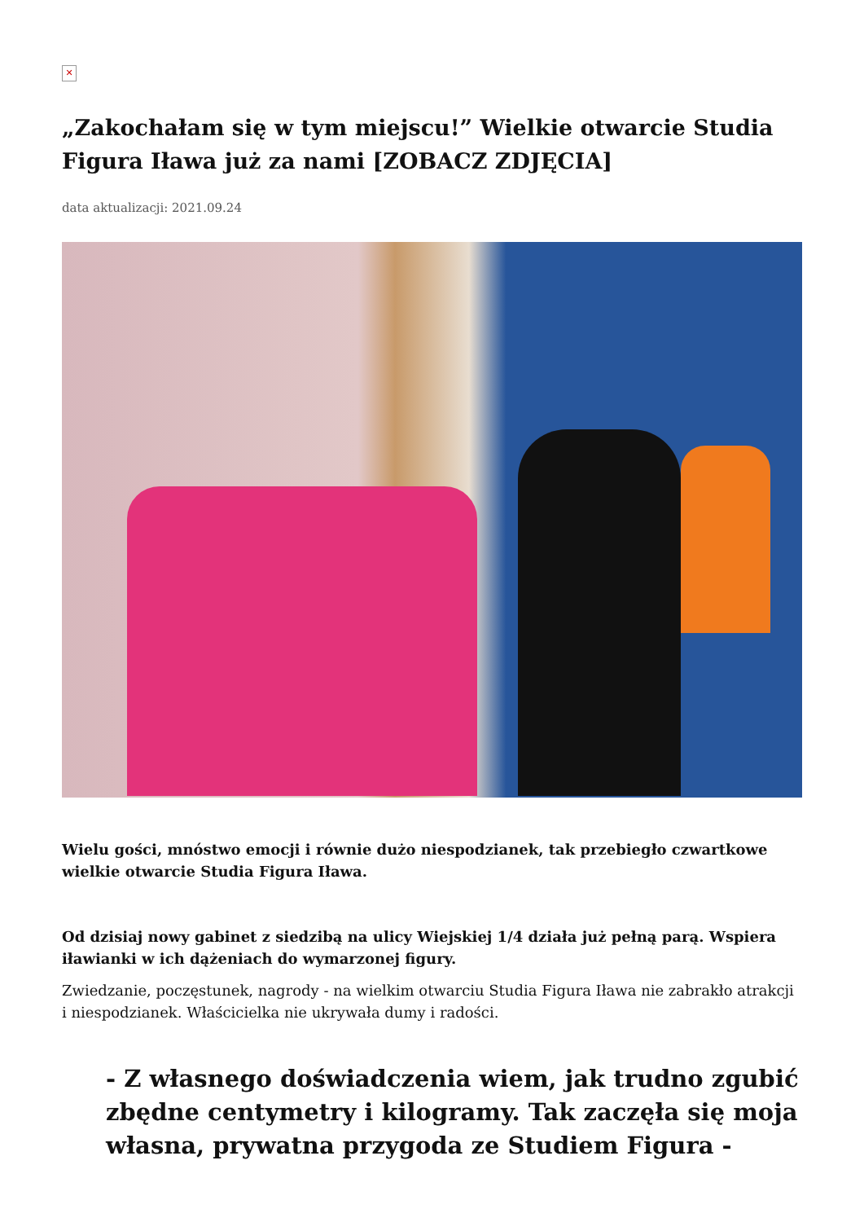✕
„Zakochałam się w tym miejscu!” Wielkie otwarcie Studia Figura Iława już za nami [ZOBACZ ZDJĘCIA]
data aktualizacji: 2021.09.24
Wielu gości, mnóstwo emocji i równie dużo niespodzianek, tak przebiegło czwartkowe wielkie otwarcie Studia Figura Iława.
Od dzisiaj nowy gabinet z siedzibą na ulicy Wiejskiej 1/4 działa już pełną parą. Wspiera iławianki w ich dążeniach do wymarzonej figury.
Zwiedzanie, poczęstunek, nagrody - na wielkim otwarciu Studia Figura Iława nie zabrakło atrakcji i niespodzianek. Właścicielka nie ukrywała dumy i radości.
- Z własnego doświadczenia wiem, jak trudno zgubić zbędne centymetry i kilogramy. Tak zaczęła się moja własna, prywatna przygoda ze Studiem Figura -